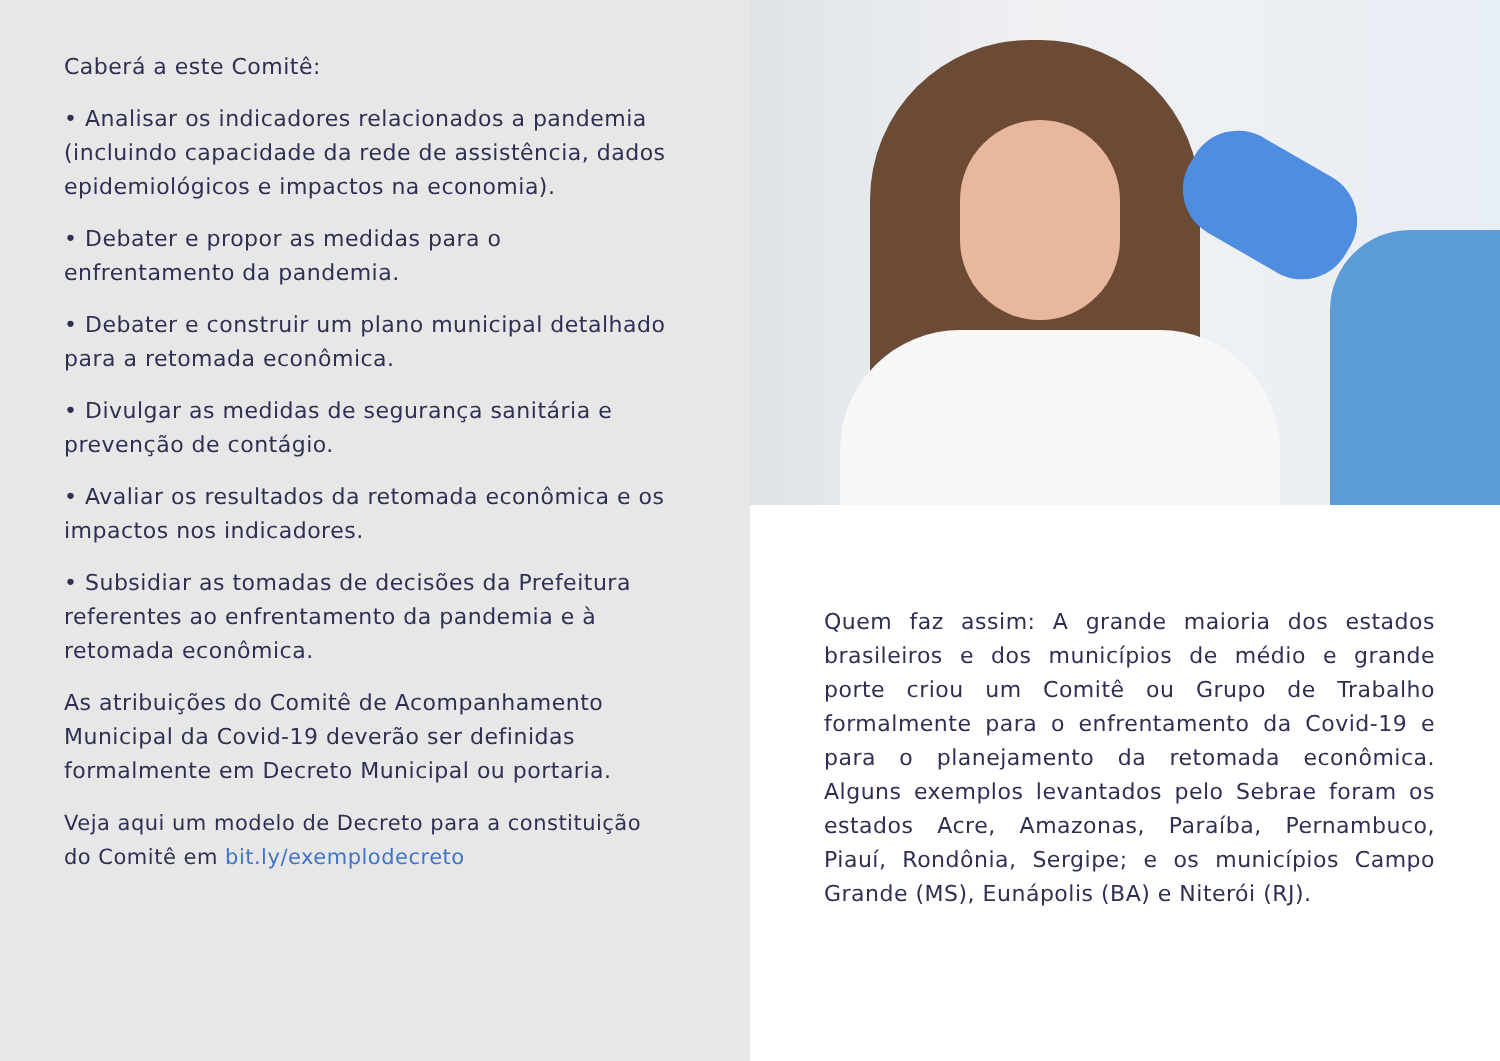Caberá a este Comitê:
• Analisar os indicadores relacionados a pandemia (incluindo capacidade da rede de assistência, dados epidemiológicos e impactos na economia).
• Debater e propor as medidas para o enfrentamento da pandemia.
• Debater e construir um plano municipal detalhado para a retomada econômica.
• Divulgar as medidas de segurança sanitária e prevenção de contágio.
• Avaliar os resultados da retomada econômica e os impactos nos indicadores.
• Subsidiar as tomadas de decisões da Prefeitura referentes ao enfrentamento da pandemia e à retomada econômica.
As atribuições do Comitê de Acompanhamento Municipal da Covid-19 deverão ser definidas formalmente em Decreto Municipal ou portaria.
Veja aqui um modelo de Decreto para a constituição do Comitê em bit.ly/exemplodecreto
Quem faz assim: A grande maioria dos estados brasileiros e dos municípios de médio e grande porte criou um Comitê ou Grupo de Trabalho formalmente para o enfrentamento da Covid-19 e para o planejamento da retomada econômica. Alguns exemplos levantados pelo Sebrae foram os estados Acre, Amazonas, Paraíba, Pernambuco, Piauí, Rondônia, Sergipe; e os municípios Campo Grande (MS), Eunápolis (BA) e Niterói (RJ).